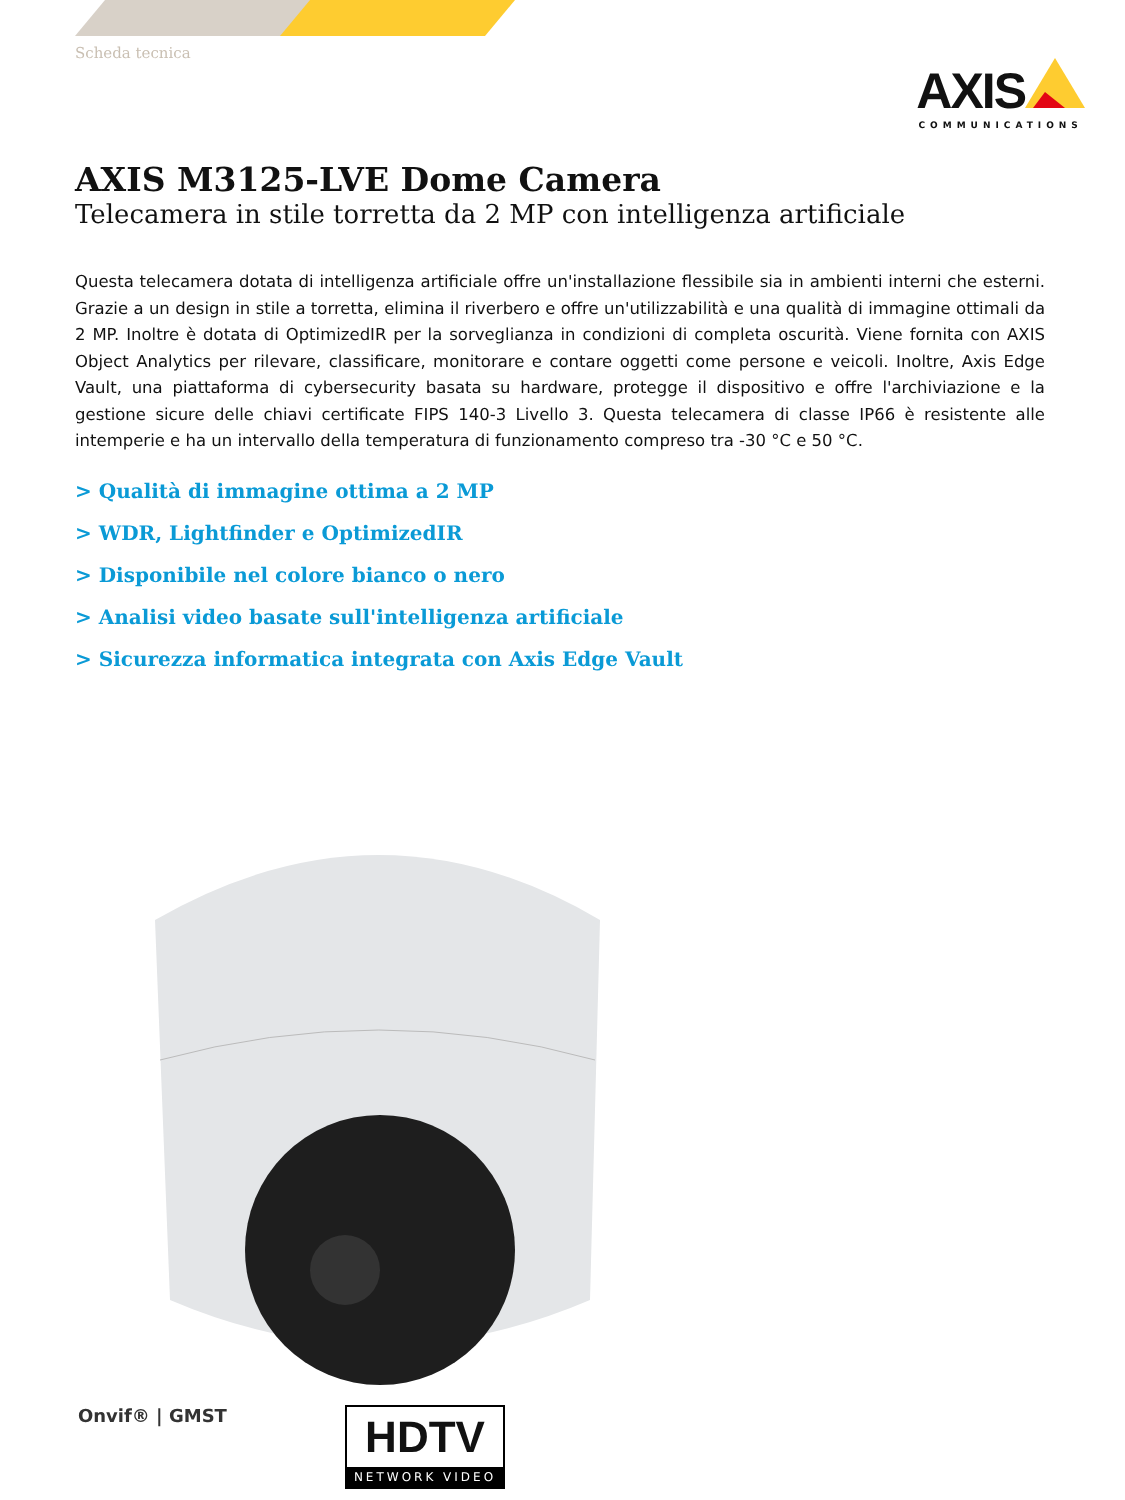Scheda tecnica
AXIS
COMMUNICATIONS
AXIS M3125-LVE Dome Camera
Telecamera in stile torretta da 2 MP con intelligenza artificiale
Questa telecamera dotata di intelligenza artificiale offre un'installazione flessibile sia in ambienti interni che esterni. Grazie a un design in stile a torretta, elimina il riverbero e offre un'utilizzabilità e una qualità di immagine ottimali da 2 MP. Inoltre è dotata di OptimizedIR per la sorveglianza in condizioni di completa oscurità. Viene fornita con AXIS Object Analytics per rilevare, classificare, monitorare e contare oggetti come persone e veicoli. Inoltre, Axis Edge Vault, una piattaforma di cybersecurity basata su hardware, protegge il dispositivo e offre l'archiviazione e la gestione sicure delle chiavi certificate FIPS 140-3 Livello 3. Questa telecamera di classe IP66 è resistente alle intemperie e ha un intervallo della temperatura di funzionamento compreso tra -30 °C e 50 °C.
> Qualità di immagine ottima a 2 MP
> WDR, Lightfinder e OptimizedIR
> Disponibile nel colore bianco o nero
> Analisi video basate sull'intelligenza artificiale
> Sicurezza informatica integrata con Axis Edge Vault
Onvif® | GMST
HDTV
NETWORK VIDEO